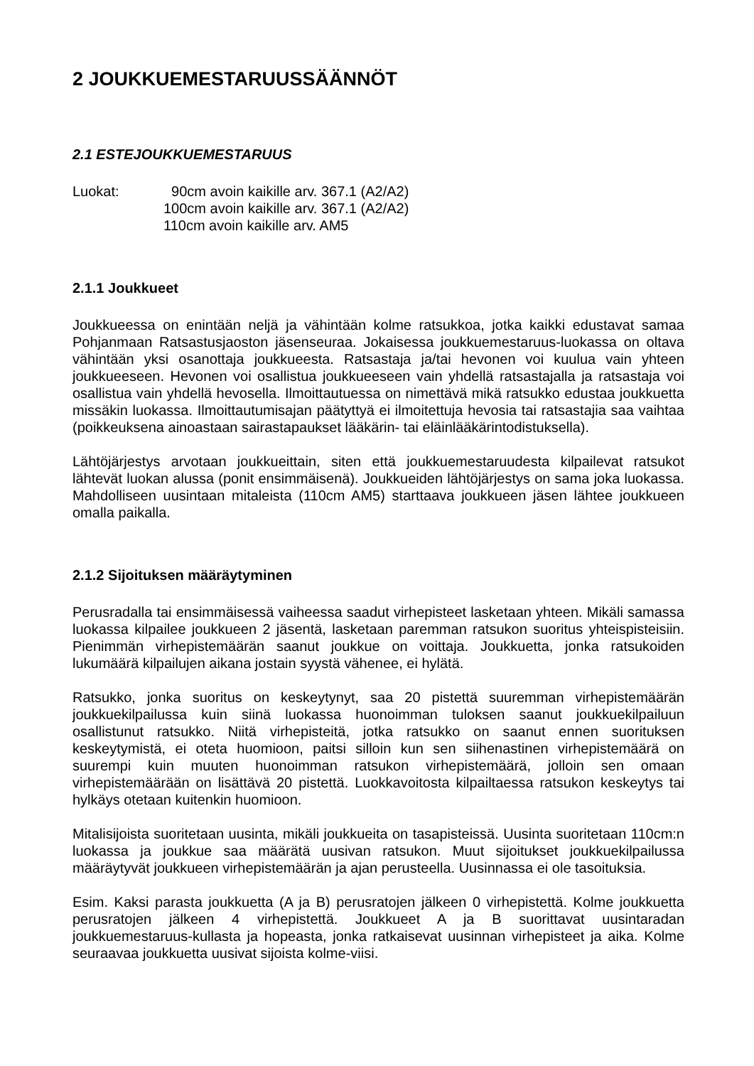2 JOUKKUEMESTARUUSSÄÄNNÖT
2.1 ESTEJOUKKUEMESTARUUS
Luokat: 90cm avoin kaikille arv. 367.1 (A2/A2)
100cm avoin kaikille arv. 367.1 (A2/A2)
110cm avoin kaikille arv. AM5
2.1.1 Joukkueet
Joukkueessa on enintään neljä ja vähintään kolme ratsukkoa, jotka kaikki edustavat samaa Pohjanmaan Ratsastusjaoston jäsenseuraa. Jokaisessa joukkuemestaruus-luokassa on oltava vähintään yksi osanottaja joukkueesta. Ratsastaja ja/tai hevonen voi kuulua vain yhteen joukkueeseen. Hevonen voi osallistua joukkueeseen vain yhdellä ratsastajalla ja ratsastaja voi osallistua vain yhdellä hevosella. Ilmoittautuessa on nimettävä mikä ratsukko edustaa joukkuetta missäkin luokassa. Ilmoittautumisajan päätyttyä ei ilmoitettuja hevosia tai ratsastajia saa vaihtaa (poikkeuksena ainoastaan sairastapaukset lääkärin- tai eläinlääkärintodistuksella).
Lähtöjärjestys arvotaan joukkueittain, siten että joukkuemestaruudesta kilpailevat ratsukot lähtevät luokan alussa (ponit ensimmäisenä). Joukkueiden lähtöjärjestys on sama joka luokassa. Mahdolliseen uusintaan mitaleista (110cm AM5) starttaava joukkueen jäsen lähtee joukkueen omalla paikalla.
2.1.2 Sijoituksen määräytyminen
Perusradalla tai ensimmäisessä vaiheessa saadut virhepisteet lasketaan yhteen. Mikäli samassa luokassa kilpailee joukkueen 2 jäsentä, lasketaan paremman ratsukon suoritus yhteispisteisiin. Pienimmän virhepistemäärän saanut joukkue on voittaja. Joukkuetta, jonka ratsukoiden lukumäärä kilpailujen aikana jostain syystä vähenee, ei hylätä.
Ratsukko, jonka suoritus on keskeytynyt, saa 20 pistettä suuremman virhepistemäärän joukkuekilpailussa kuin siinä luokassa huonoimman tuloksen saanut joukkuekilpailuun osallistunut ratsukko. Niitä virhepisteitä, jotka ratsukko on saanut ennen suorituksen keskeytymistä, ei oteta huomioon, paitsi silloin kun sen siihenastinen virhepistemäärä on suurempi kuin muuten huonoimman ratsukon virhepistemäärä, jolloin sen omaan virhepistemäärään on lisättävä 20 pistettä. Luokkavoitosta kilpailtaessa ratsukon keskeytys tai hylkäys otetaan kuitenkin huomioon.
Mitalisijoista suoritetaan uusinta, mikäli joukkueita on tasapisteissä. Uusinta suoritetaan 110cm:n luokassa ja joukkue saa määrätä uusivan ratsukon. Muut sijoitukset joukkuekilpailussa määräytyvät joukkueen virhepistemäärän ja ajan perusteella. Uusinnassa ei ole tasoituksia.
Esim. Kaksi parasta joukkuetta (A ja B) perusratojen jälkeen 0 virhepistettä. Kolme joukkuetta perusratojen jälkeen 4 virhepistettä. Joukkueet A ja B suorittavat uusintaradan joukkuemestaruus-kullasta ja hopeasta, jonka ratkaisevat uusinnan virhepisteet ja aika. Kolme seuraavaa joukkuetta uusivat sijoista kolme-viisi.